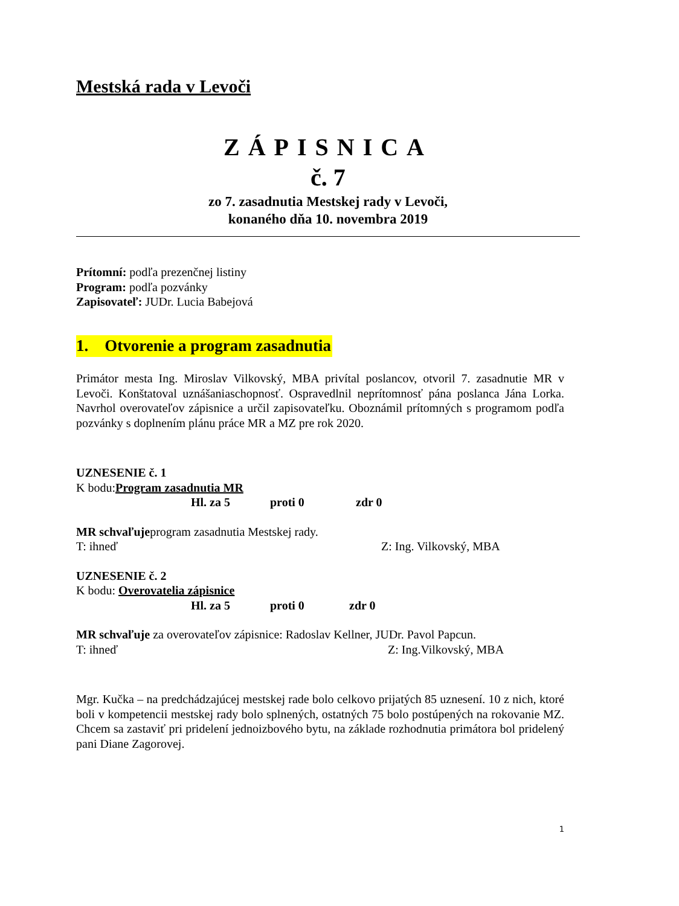Mestská rada v Levoči
ZÁPISNICA
č. 7
zo 7. zasadnutia Mestskej rady v Levoči,
konaného dňa 10. novembra 2019
Prítomní: podľa prezenčnej listiny
Program: podľa pozvánky
Zapisovateľ: JUDr. Lucia Babejová
1. Otvorenie a program zasadnutia
Primátor mesta Ing. Miroslav Vilkovský, MBA privítal poslancov, otvoril 7. zasadnutie MR v Levoči. Konštatoval uznášaniaschopnosť. Ospravedlnil neprítomnosť pána poslanca Jána Lorka. Navrhol overovateľov zápisnice a určil zapisovateľku. Oboznámil prítomných s programom podľa pozvánky s doplnením plánu práce MR a MZ pre rok 2020.
UZNESENIE č. 1
K bodu:Program zasadnutia MR
Hl. za 5 proti 0 zdr 0
MR schvaľujeprogram zasadnutia Mestskej rady.
T: ihneď Z: Ing. Vilkovský, MBA
UZNESENIE č. 2
K bodu: Overovatelia zápisnice
Hl. za 5 proti 0 zdr 0
MR schvaľuje za overovateľov zápisnice: Radoslav Kellner, JUDr. Pavol Papcun.
T: ihneď Z: Ing.Vilkovský, MBA
Mgr. Kučka – na predchádzajúcej mestskej rade bolo celkovo prijatých 85 uznesení. 10 z nich, ktoré boli v kompetencii mestskej rady bolo splnených, ostatných 75 bolo postúpených na rokovanie MZ. Chcem sa zastaviť pri pridelení jednoizbového bytu, na základe rozhodnutia primátora bol pridelený pani Diane Zagorovej.
1